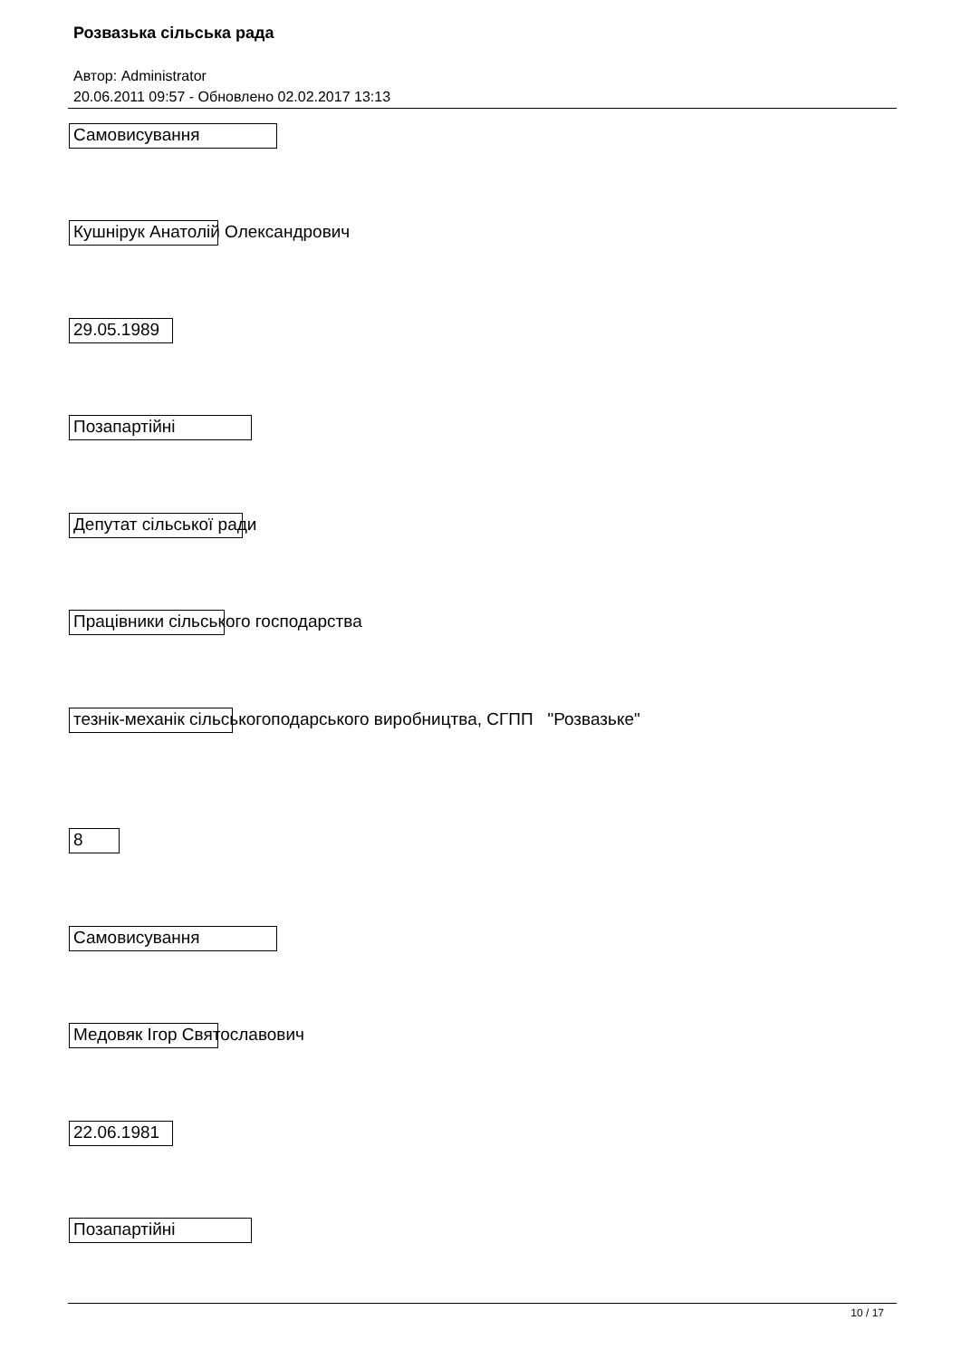Розвазька сільська рада
Автор: Administrator
20.06.2011 09:57 - Обновлено 02.02.2017 13:13
Самовисування
Кушнірук Анатолій Олександрович
29.05.1989
Позапартійні
Депутат сільської ради
Працівники сільського господарства
тезнік-механік сільськогоподарського виробництва, СГПП "Розвазьке"
8
Самовисування
Медовяк Ігор Святославович
22.06.1981
Позапартійні
10 / 17